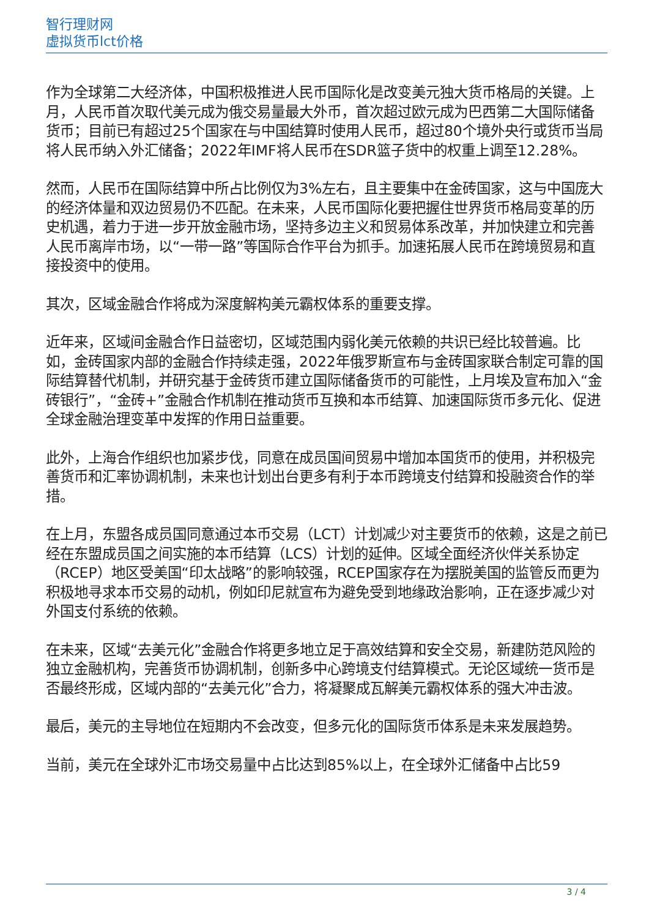智行理财网
虚拟货币lct价格
作为全球第二大经济体，中国积极推进人民币国际化是改变美元独大货币格局的关键。上月，人民币首次取代美元成为俄交易量最大外币，首次超过欧元成为巴西第二大国际储备货币；目前已有超过25个国家在与中国结算时使用人民币，超过80个境外央行或货币当局将人民币纳入外汇储备；2022年IMF将人民币在SDR篮子货中的权重上调至12.28%。
然而，人民币在国际结算中所占比例仅为3%左右，且主要集中在金砖国家，这与中国庞大的经济体量和双边贸易仍不匹配。在未来，人民币国际化要把握住世界货币格局变革的历史机遇，着力于进一步开放金融市场，坚持多边主义和贸易体系改革，并加快建立和完善人民币离岸市场，以“一带一路”等国际合作平台为抓手。加速拓展人民币在跨境贸易和直接投资中的使用。
其次，区域金融合作将成为深度解构美元霸权体系的重要支撑。
近年来，区域间金融合作日益密切，区域范围内弱化美元依赖的共识已经比较普遍。比如，金砖国家内部的金融合作持续走强，2022年俄罗斯宣布与金砖国家联合制定可靠的国际结算替代机制，并研究基于金砖货币建立国际储备货币的可能性，上月埃及宣布加入“金砖银行”，“金砖+”金融合作机制在推动货币互换和本币结算、加速国际货币多元化、促进全球金融治理变革中发挥的作用日益重要。
此外，上海合作组织也加紧步伐，同意在成员国间贸易中增加本国货币的使用，并积极完善货币和汇率协调机制，未来也计划出台更多有利于本币跨境支付结算和投融资合作的举措。
在上月，东盟各成员国同意通过本币交易（LCT）计划减少对主要货币的依赖，这是之前已经在东盟成员国之间实施的本币结算（LCS）计划的延伸。区域全面经济伙伴关系协定（RCEP）地区受美国“印太战略”的影响较强，RCEP国家存在为摆脱美国的监管反而更为积极地寻求本币交易的动机，例如印尼就宣布为避免受到地缘政治影响，正在逐步减少对外国支付系统的依赖。
在未来，区域“去美元化”金融合作将更多地立足于高效结算和安全交易，新建防范风险的独立金融机构，完善货币协调机制，创新多中心跨境支付结算模式。无论区域统一货币是否最终形成，区域内部的“去美元化”合力，将凝聚成瓦解美元霸权体系的强大冲击波。
最后，美元的主导地位在短期内不会改变，但多元化的国际货币体系是未来发展趋势。
当前，美元在全球外汇市场交易量中占比达到85%以上，在全球外汇储备中占比59
3 / 4